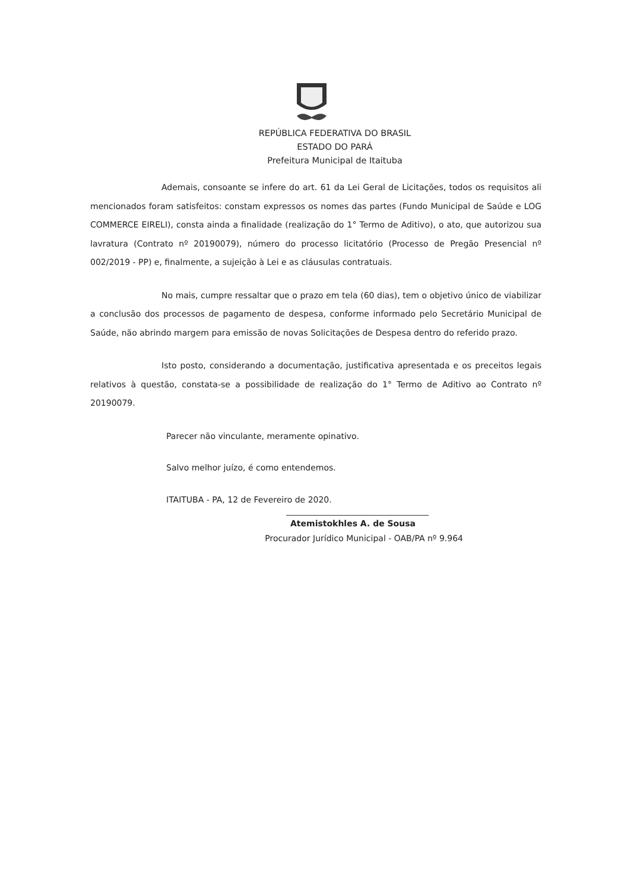REPÚBLICA FEDERATIVA DO BRASIL
ESTADO DO PARÁ
Prefeitura Municipal de Itaituba
Ademais, consoante se infere do art. 61 da Lei Geral de Licitações, todos os requisitos ali mencionados foram satisfeitos: constam expressos os nomes das partes (Fundo Municipal de Saúde e LOG COMMERCE EIRELI), consta ainda a finalidade (realização do 1° Termo de Aditivo), o ato, que autorizou sua lavratura (Contrato nº 20190079), número do processo licitatório (Processo de Pregão Presencial nº 002/2019 - PP) e, finalmente, a sujeição à Lei e as cláusulas contratuais.
No mais, cumpre ressaltar que o prazo em tela (60 dias), tem o objetivo único de viabilizar a conclusão dos processos de pagamento de despesa, conforme informado pelo Secretário Municipal de Saúde, não abrindo margem para emissão de novas Solicitações de Despesa dentro do referido prazo.
Isto posto, considerando a documentação, justificativa apresentada e os preceitos legais relativos à questão, constata-se a possibilidade de realização do 1° Termo de Aditivo ao Contrato nº 20190079.
Parecer não vinculante, meramente opinativo.
Salvo melhor juízo, é como entendemos.
ITAITUBA - PA, 12 de Fevereiro de 2020.
Atemistokhles A. de Sousa
Procurador Jurídico Municipal - OAB/PA nº 9.964